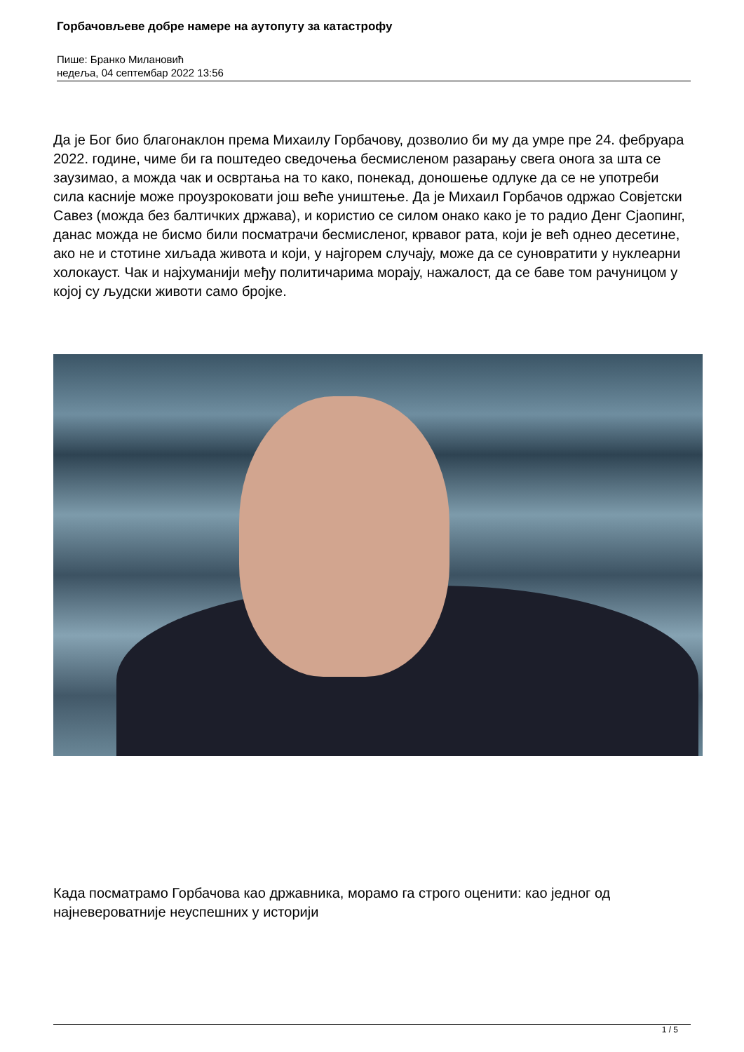Горбачовљеве добре намере на аутопуту за катастрофу
Пише: Бранко Милановић
недеља, 04 септембар 2022 13:56
Да је Бог био благонаклон према Михаилу Горбачову, дозволио би му да умре пре 24. фебруара 2022. године, чиме би га поштедео сведочења бесмисленом разарању свега онога за шта се заузимао, а можда чак и освртања на то како, понекад, доношење одлуке да се не употреби сила касније може проузроковати још веће уништење. Да је Михаил Горбачов одржао Совјетски Савез (можда без балтичких држава), и користио се силом онако како је то радио Денг Сјаопинг, данас можда не бисмо били посматрачи бесмисленог, крвавог рата, који је већ однео десетине, ако не и стотине хиљада живота и који, у најгорем случају, може да се суновратити у нуклеарни холокауст. Чак и најхуманији међу политичарима морају, нажалост, да се баве том рачуницом у којој су људски животи само бројке.
Када посматрамо Горбачова као државника, морамо га строго оценити: као једног од најневероватније неуспешних у историји
1 / 5